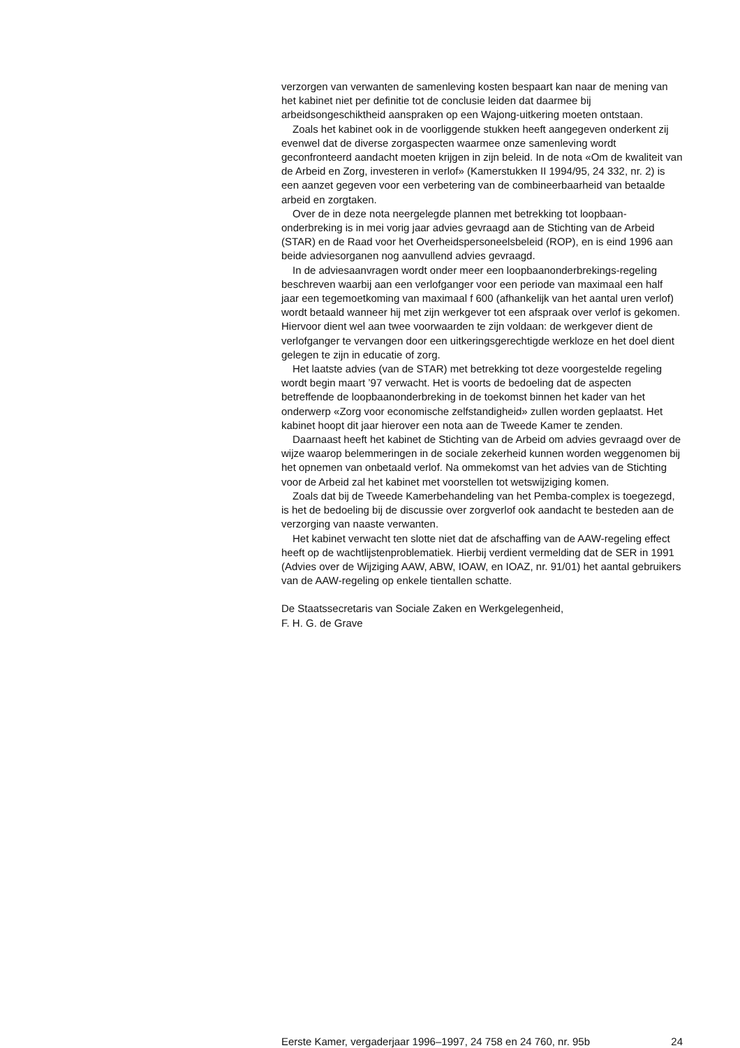verzorgen van verwanten de samenleving kosten bespaart kan naar de mening van het kabinet niet per definitie tot de conclusie leiden dat daarmee bij arbeidsongeschiktheid aanspraken op een Wajong-uitkering moeten ontstaan.
Zoals het kabinet ook in de voorliggende stukken heeft aangegeven onderkent zij evenwel dat de diverse zorgaspecten waarmee onze samenleving wordt geconfronteerd aandacht moeten krijgen in zijn beleid. In de nota «Om de kwaliteit van de Arbeid en Zorg, investeren in verlof» (Kamerstukken II 1994/95, 24 332, nr. 2) is een aanzet gegeven voor een verbetering van de combineerbaarheid van betaalde arbeid en zorgtaken.
Over de in deze nota neergelegde plannen met betrekking tot loopbaan-onderbreking is in mei vorig jaar advies gevraagd aan de Stichting van de Arbeid (STAR) en de Raad voor het Overheidspersoneelsbeleid (ROP), en is eind 1996 aan beide adviesorganen nog aanvullend advies gevraagd.
In de adviesaanvragen wordt onder meer een loopbaanonderbrekings-regeling beschreven waarbij aan een verlofganger voor een periode van maximaal een half jaar een tegemoetkoming van maximaal f 600 (afhankelijk van het aantal uren verlof) wordt betaald wanneer hij met zijn werkgever tot een afspraak over verlof is gekomen. Hiervoor dient wel aan twee voorwaarden te zijn voldaan: de werkgever dient de verlofganger te vervangen door een uitkeringsgerechtigde werkloze en het doel dient gelegen te zijn in educatie of zorg.
Het laatste advies (van de STAR) met betrekking tot deze voorgestelde regeling wordt begin maart ’97 verwacht. Het is voorts de bedoeling dat de aspecten betreffende de loopbaanonderbreking in de toekomst binnen het kader van het onderwerp «Zorg voor economische zelfstandigheid» zullen worden geplaatst. Het kabinet hoopt dit jaar hierover een nota aan de Tweede Kamer te zenden.
Daarnaast heeft het kabinet de Stichting van de Arbeid om advies gevraagd over de wijze waarop belemmeringen in de sociale zekerheid kunnen worden weggenomen bij het opnemen van onbetaald verlof. Na ommekomst van het advies van de Stichting voor de Arbeid zal het kabinet met voorstellen tot wetswijziging komen.
Zoals dat bij de Tweede Kamerbehandeling van het Pemba-complex is toegezegd, is het de bedoeling bij de discussie over zorgverlof ook aandacht te besteden aan de verzorging van naaste verwanten.
Het kabinet verwacht ten slotte niet dat de afschaffing van de AAW-regeling effect heeft op de wachtlijstenproblematiek. Hierbij verdient vermelding dat de SER in 1991 (Advies over de Wijziging AAW, ABW, IOAW, en IOAZ, nr. 91/01) het aantal gebruikers van de AAW-regeling op enkele tientallen schatte.
De Staatssecretaris van Sociale Zaken en Werkgelegenheid,
F. H. G. de Grave
Eerste Kamer, vergaderjaar 1996–1997, 24 758 en 24 760, nr. 95b 24